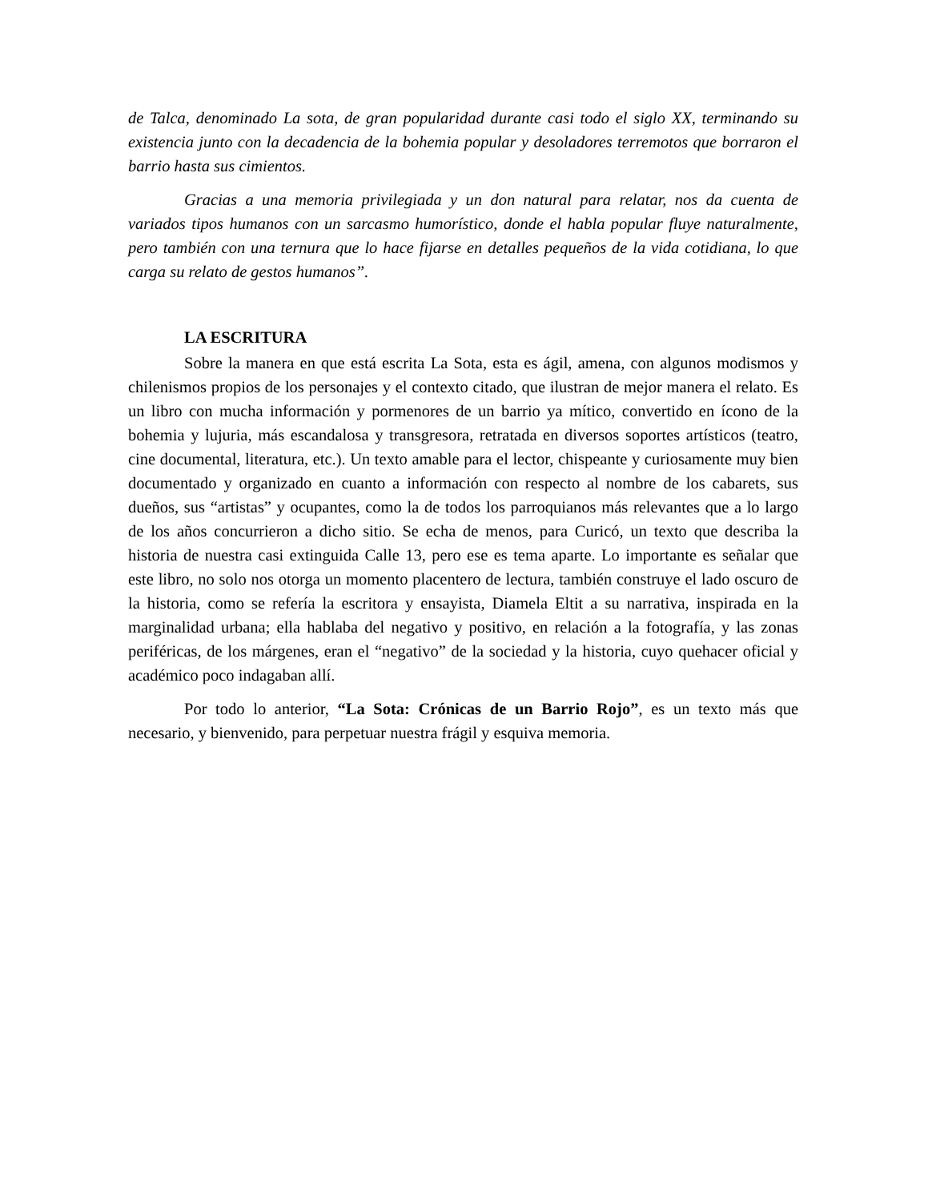de Talca, denominado La sota, de gran popularidad durante casi todo el siglo XX, terminando su existencia junto con la decadencia de la bohemia popular y desoladores terremotos que borraron el barrio hasta sus cimientos.
Gracias a una memoria privilegiada y un don natural para relatar, nos da cuenta de variados tipos humanos con un sarcasmo humorístico, donde el habla popular fluye naturalmente, pero también con una ternura que lo hace fijarse en detalles pequeños de la vida cotidiana, lo que carga su relato de gestos humanos”.
LA ESCRITURA
Sobre la manera en que está escrita La Sota, esta es ágil, amena, con algunos modismos y chilenismos propios de los personajes y el contexto citado, que ilustran de mejor manera el relato. Es un libro con mucha información y pormenores de un barrio ya mítico, convertido en ícono de la bohemia y lujuria, más escandalosa y transgresora, retratada en diversos soportes artísticos (teatro, cine documental, literatura, etc.). Un texto amable para el lector, chispeante y curiosamente muy bien documentado y organizado en cuanto a información con respecto al nombre de los cabarets, sus dueños, sus “artistas” y ocupantes, como la de todos los parroquianos más relevantes que a lo largo de los años concurrieron a dicho sitio. Se echa de menos, para Curicó, un texto que describa la historia de nuestra casi extinguida Calle 13, pero ese es tema aparte. Lo importante es señalar que este libro, no solo nos otorga un momento placentero de lectura, también construye el lado oscuro de la historia, como se refería la escritora y ensayista, Diamela Eltit a su narrativa, inspirada en la marginalidad urbana; ella hablaba del negativo y positivo, en relación a la fotografía, y las zonas periféricas, de los márgenes, eran el “negativo” de la sociedad y la historia, cuyo quehacer oficial y académico poco indagaban allí.
Por todo lo anterior, “La Sota: Crónicas de un Barrio Rojo”, es un texto más que necesario, y bienvenido, para perpetuar nuestra frágil y esquiva memoria.